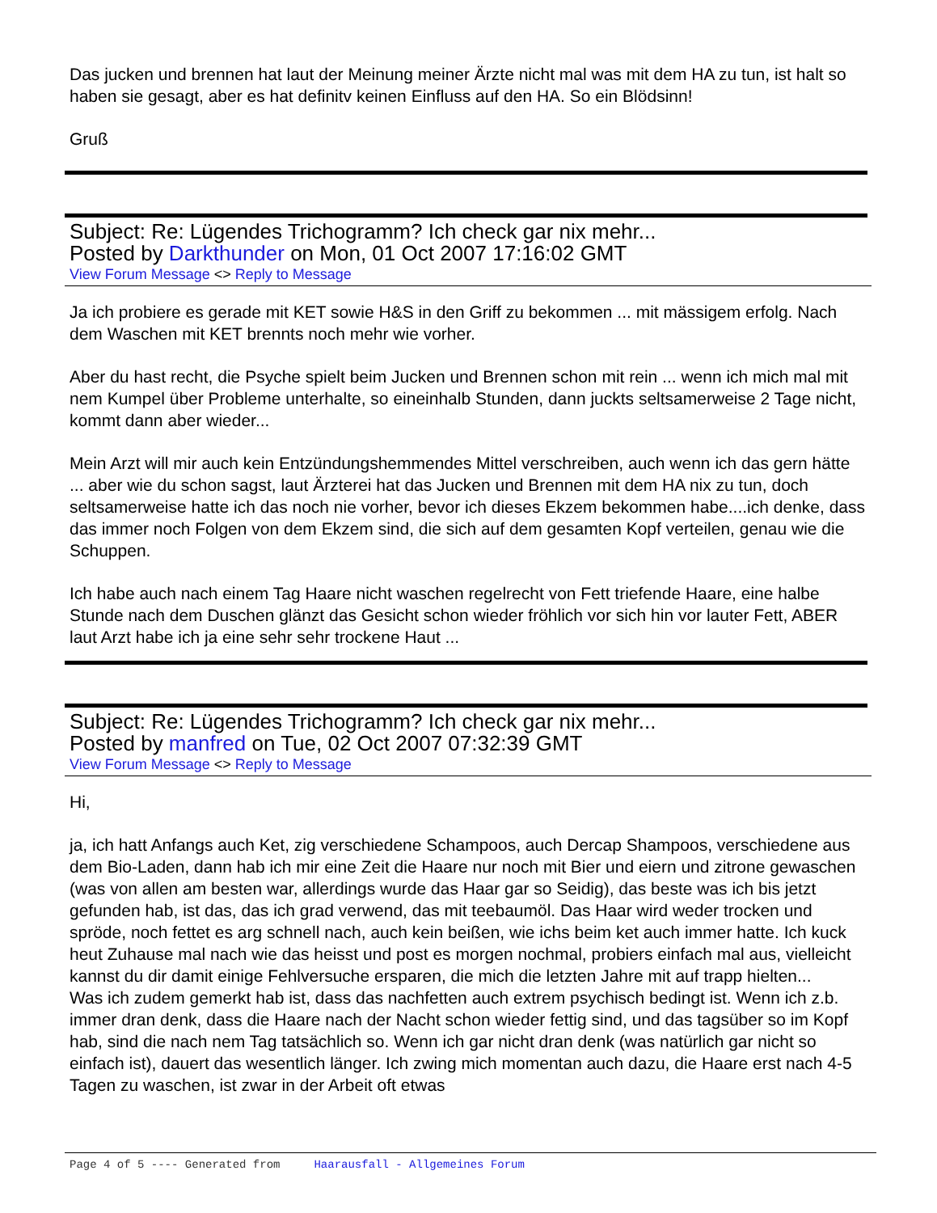Das jucken und brennen hat laut der Meinung meiner Ärzte nicht mal was mit dem HA zu tun, ist halt so haben sie gesagt, aber es hat definitv keinen Einfluss auf den HA. So ein Blödsinn!
Gruß
Subject: Re: Lügendes Trichogramm? Ich check gar nix mehr...
Posted by Darkthunder on Mon, 01 Oct 2007 17:16:02 GMT
View Forum Message <> Reply to Message
Ja ich probiere es gerade mit KET sowie H&S in den Griff zu bekommen ... mit mässigem erfolg. Nach dem Waschen mit KET brennts noch mehr wie vorher.
Aber du hast recht, die Psyche spielt beim Jucken und Brennen schon mit rein ... wenn ich mich mal mit nem Kumpel über Probleme unterhalte, so eineinhalb Stunden, dann juckts seltsamerweise 2 Tage nicht, kommt dann aber wieder...
Mein Arzt will mir auch kein Entzündungshemmendes Mittel verschreiben, auch wenn ich das gern hätte ... aber wie du schon sagst, laut Ärzterei hat das Jucken und Brennen mit dem HA nix zu tun, doch seltsamerweise hatte ich das noch nie vorher, bevor ich dieses Ekzem bekommen habe....ich denke, dass das immer noch Folgen von dem Ekzem sind, die sich auf dem gesamten Kopf verteilen, genau wie die Schuppen.
Ich habe auch nach einem Tag Haare nicht waschen regelrecht von Fett triefende Haare, eine halbe Stunde nach dem Duschen glänzt das Gesicht schon wieder fröhlich vor sich hin vor lauter Fett, ABER laut Arzt habe ich ja eine sehr sehr trockene Haut ...
Subject: Re: Lügendes Trichogramm? Ich check gar nix mehr...
Posted by manfred on Tue, 02 Oct 2007 07:32:39 GMT
View Forum Message <> Reply to Message
Hi,
ja, ich hatt Anfangs auch Ket, zig verschiedene Schampoos, auch Dercap Shampoos, verschiedene aus dem Bio-Laden, dann hab ich mir eine Zeit die Haare nur noch mit Bier und eiern und zitrone gewaschen (was von allen am besten war, allerdings wurde das Haar gar so Seidig), das beste was ich bis jetzt gefunden hab, ist das, das ich grad verwend, das mit teebaumöl. Das Haar wird weder trocken und spröde, noch fettet es arg schnell nach, auch kein beißen, wie ichs beim ket auch immer hatte. Ich kuck heut Zuhause mal nach wie das heisst und post es morgen nochmal, probiers einfach mal aus, vielleicht kannst du dir damit einige Fehlversuche ersparen, die mich die letzten Jahre mit auf trapp hielten...
Was ich zudem gemerkt hab ist, dass das nachfetten auch extrem psychisch bedingt ist. Wenn ich z.b. immer dran denk, dass die Haare nach der Nacht schon wieder fettig sind, und das tagsüber so im Kopf hab, sind die nach nem Tag tatsächlich so. Wenn ich gar nicht dran denk (was natürlich gar nicht so einfach ist), dauert das wesentlich länger. Ich zwing mich momentan auch dazu, die Haare erst nach 4-5 Tagen zu waschen, ist zwar in der Arbeit oft etwas
Page 4 of 5 ---- Generated from Haarausfall - Allgemeines Forum